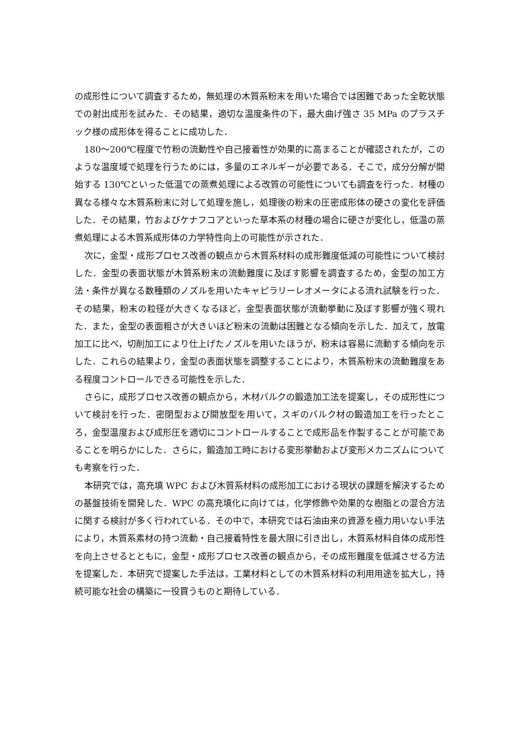の成形性について調査するため，無処理の木質系粉末を用いた場合では困難であった全乾状態での射出成形を試みた．その結果，適切な温度条件の下，最大曲げ強さ 35 MPa のプラスチック様の成形体を得ることに成功した．
180～200℃程度で竹粉の流動性や自己接着性が効果的に高まることが確認されたが，このような温度域で処理を行うためには，多量のエネルギーが必要である．そこで，成分分解が開始する 130℃といった低温での蒸煮処理による改質の可能性についても調査を行った．材種の異なる様々な木質系粉末に対して処理を施し，処理後の粉末の圧密成形体の硬さの変化を評価した．その結果，竹およびケナフコアといった草本系の材種の場合に硬さが変化し，低温の蒸煮処理による木質系成形体の力学特性向上の可能性が示された．
次に，金型・成形プロセス改善の観点から木質系材料の成形難度低減の可能性について検討した．金型の表面状態が木質系粉末の流動難度に及ぼす影響を調査するため，金型の加工方法・条件が異なる数種類のノズルを用いたキャピラリーレオメータによる流れ試験を行った．その結果，粉末の粒径が大きくなるほど，金型表面状態が流動挙動に及ぼす影響が強く現れた．また，金型の表面粗さが大きいほど粉末の流動は困難となる傾向を示した．加えて，放電加工に比べ，切削加工により仕上げたノズルを用いたほうが，粉末は容易に流動する傾向を示した．これらの結果より，金型の表面状態を調整することにより，木質系粉末の流動難度をある程度コントロールできる可能性を示した．
さらに，成形プロセス改善の観点から，木材バルクの鍛造加工法を提案し，その成形性について検討を行った．密閉型および開放型を用いて，スギのバルク材の鍛造加工を行ったところ，金型温度および成形圧を適切にコントロールすることで成形品を作製することが可能であることを明らかにした．さらに，鍛造加工時における変形挙動および変形メカニズムについても考察を行った．
本研究では，高充填 WPC および木質系材料の成形加工における現状の課題を解決するための基盤技術を開発した．WPC の高充填化に向けては，化学修飾や効果的な樹脂との混合方法に関する検討が多く行われている．その中で，本研究では石油由来の資源を極力用いない手法により，木質系素材の持つ流動・自己接着特性を最大限に引き出し，木質系材料自体の成形性を向上させるとともに，金型・成形プロセス改善の観点から，その成形難度を低減させる方法を提案した．本研究で提案した手法は，工業材料としての木質系材料の利用用途を拡大し，持続可能な社会の構築に一役買うものと期待している．